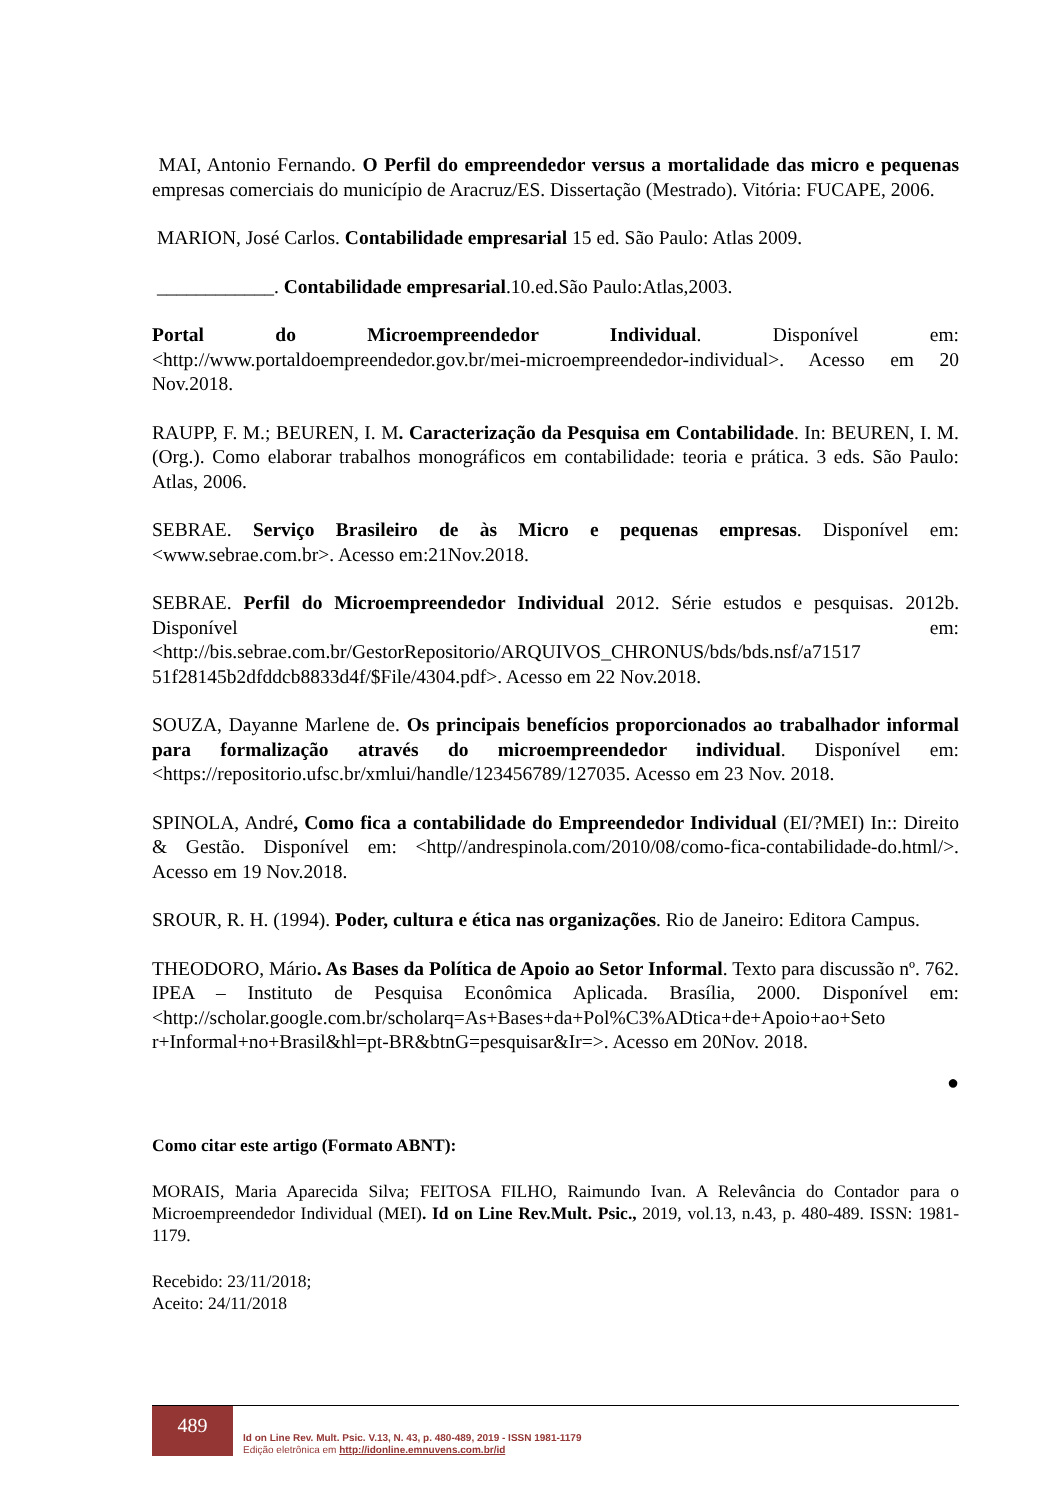MAI, Antonio Fernando. O Perfil do empreendedor versus a mortalidade das micro e pequenas empresas comerciais do município de Aracruz/ES. Dissertação (Mestrado). Vitória: FUCAPE, 2006.
MARION, José Carlos. Contabilidade empresarial 15 ed. São Paulo: Atlas 2009.
____________. Contabilidade empresarial.10.ed.São Paulo:Atlas,2003.
Portal do Microempreendedor Individual. Disponível em: <http://www.portaldoempreendedor.gov.br/mei-microempreendedor-individual>. Acesso em 20 Nov.2018.
RAUPP, F. M.; BEUREN, I. M. Caracterização da Pesquisa em Contabilidade. In: BEUREN, I. M. (Org.). Como elaborar trabalhos monográficos em contabilidade: teoria e prática. 3 eds. São Paulo: Atlas, 2006.
SEBRAE. Serviço Brasileiro de às Micro e pequenas empresas. Disponível em: <www.sebrae.com.br>. Acesso em:21Nov.2018.
SEBRAE. Perfil do Microempreendedor Individual 2012. Série estudos e pesquisas. 2012b. Disponível em: <http://bis.sebrae.com.br/GestorRepositorio/ARQUIVOS_CHRONUS/bds/bds.nsf/a71517 51f28145b2dfddcb8833d4f/$File/4304.pdf>. Acesso em 22 Nov.2018.
SOUZA, Dayanne Marlene de. Os principais benefícios proporcionados ao trabalhador informal para formalização através do microempreendedor individual. Disponível em: <https://repositorio.ufsc.br/xmlui/handle/123456789/127035. Acesso em 23 Nov. 2018.
SPINOLA, André, Como fica a contabilidade do Empreendedor Individual (EI/?MEI) In:: Direito & Gestão. Disponível em: <http//andrespinola.com/2010/08/como-fica-contabilidade-do.html/>. Acesso em 19 Nov.2018.
SROUR, R. H. (1994). Poder, cultura e ética nas organizações. Rio de Janeiro: Editora Campus.
THEODORO, Mário. As Bases da Política de Apoio ao Setor Informal. Texto para discussão nº. 762. IPEA – Instituto de Pesquisa Econômica Aplicada. Brasília, 2000. Disponível em: <http://scholar.google.com.br/scholarq=As+Bases+da+Pol%C3%ADtica+de+Apoio+ao+Seto r+Informal+no+Brasil&hl=pt-BR&btnG=pesquisar&Ir=>. Acesso em 20Nov. 2018.
●
Como citar este artigo (Formato ABNT):
MORAIS, Maria Aparecida Silva; FEITOSA FILHO, Raimundo Ivan. A Relevância do Contador para o Microempreendedor Individual (MEI). Id on Line Rev.Mult. Psic., 2019, vol.13, n.43, p. 480-489. ISSN: 1981-1179.
Recebido: 23/11/2018;
Aceito: 24/11/2018
489
Id on Line Rev. Mult. Psic. V.13, N. 43, p. 480-489, 2019 - ISSN 1981-1179
Edição eletrônica em http://idonline.emnuvens.com.br/id